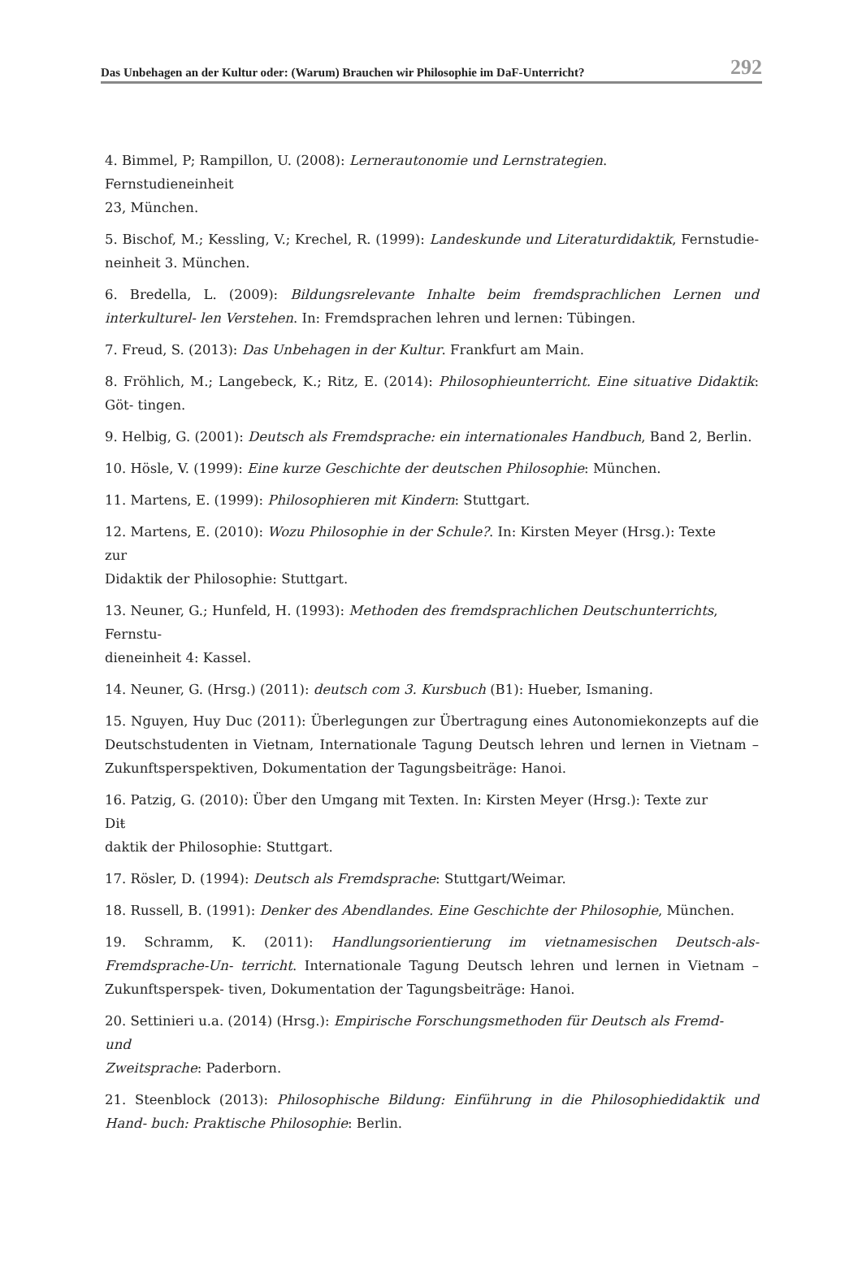Das Unbehagen an der Kultur oder: (Warum) Brauchen wir Philosophie im DaF-Unterricht? 292
4. Bimmel, P; Rampillon, U. (2008): Lernerautonomie und Lernstrategien.
Fernstudieneinheit
23, München.
5. Bischof, M.; Kessling, V.; Krechel, R. (1999): Landeskunde und Literaturdidaktik, Fernstudie- neinheit 3. München.
6. Bredella, L. (2009): Bildungsrelevante Inhalte beim fremdsprachlichen Lernen und interkulturel- len Verstehen. In: Fremdsprachen lehren und lernen: Tübingen.
7. Freud, S. (2013): Das Unbehagen in der Kultur. Frankfurt am Main.
8. Fröhlich, M.; Langebeck, K.; Ritz, E. (2014): Philosophieunterricht. Eine situative Didaktik: Göt- tingen.
9. Helbig, G. (2001): Deutsch als Fremdsprache: ein internationales Handbuch, Band 2, Berlin.
10. Hösle, V. (1999): Eine kurze Geschichte der deutschen Philosophie: München.
11. Martens, E. (1999): Philosophieren mit Kindern: Stuttgart.
12. Martens, E. (2010): Wozu Philosophie in der Schule?. In: Kirsten Meyer (Hrsg.): Texte
zur
Didaktik der Philosophie: Stuttgart.
13. Neuner, G.; Hunfeld, H. (1993): Methoden des fremdsprachlichen Deutschunterrichts,
Fernstu-
dieneinheit 4: Kassel.
14. Neuner, G. (Hrsg.) (2011): deutsch com 3. Kursbuch (B1): Hueber, Ismaning.
15. Nguyen, Huy Duc (2011): Überlegungen zur Übertragung eines Autonomiekonzepts auf die Deutschstudenten in Vietnam, Internationale Tagung Deutsch lehren und lernen in Vietnam – Zukunftsperspektiven, Dokumentation der Tagungsbeiträge: Hanoi.
16. Patzig, G. (2010): Über den Umgang mit Texten. In: Kirsten Meyer (Hrsg.): Texte zur
Diŧ
daktik der Philosophie: Stuttgart.
17. Rösler, D. (1994): Deutsch als Fremdsprache: Stuttgart/Weimar.
18. Russell, B. (1991): Denker des Abendlandes. Eine Geschichte der Philosophie, München.
19. Schramm, K. (2011): Handlungsorientierung im vietnamesischen Deutsch-als-Fremdsprache-Un- terricht. Internationale Tagung Deutsch lehren und lernen in Vietnam – Zukunftsperspek- tiven, Dokumentation der Tagungsbeiträge: Hanoi.
20. Settinieri u.a. (2014) (Hrsg.): Empirische Forschungsmethoden für Deutsch als Fremd-
und
Zweitsprache: Paderborn.
21. Steenblock (2013): Philosophische Bildung: Einführung in die Philosophiedidaktik und Hand- buch: Praktische Philosophie: Berlin.